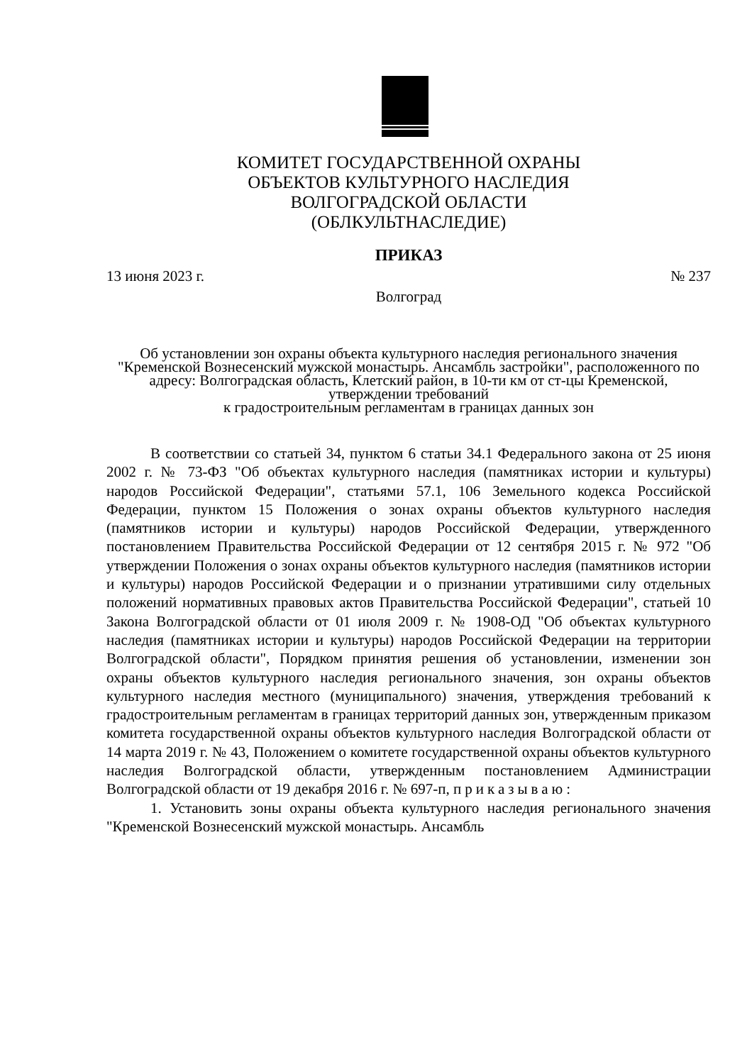КОМИТЕТ ГОСУДАРСТВЕННОЙ ОХРАНЫ
ОБЪЕКТОВ КУЛЬТУРНОГО НАСЛЕДИЯ
ВОЛГОГРАДСКОЙ ОБЛАСТИ
(ОБЛКУЛЬТНАСЛЕДИЕ)
ПРИКАЗ
13 июня 2023 г. № 237
Волгоград
Об установлении зон охраны объекта культурного наследия регионального значения "Кременской Вознесенский мужской монастырь. Ансамбль застройки", расположенного по адресу: Волгоградская область, Клетский район, в 10-ти км от ст-цы Кременской, утверждении требований
к градостроительным регламентам в границах данных зон
В соответствии со статьей 34, пунктом 6 статьи 34.1 Федерального закона от 25 июня 2002 г. № 73-ФЗ "Об объектах культурного наследия (памятниках истории и культуры) народов Российской Федерации", статьями 57.1, 106 Земельного кодекса Российской Федерации, пунктом 15 Положения о зонах охраны объектов культурного наследия (памятников истории и культуры) народов Российской Федерации, утвержденного постановлением Правительства Российской Федерации от 12 сентября 2015 г. № 972 "Об утверждении Положения о зонах охраны объектов культурного наследия (памятников истории и культуры) народов Российской Федерации и о признании утратившими силу отдельных положений нормативных правовых актов Правительства Российской Федерации", статьей 10 Закона Волгоградской области от 01 июля 2009 г. № 1908-ОД "Об объектах культурного наследия (памятниках истории и культуры) народов Российской Федерации на территории Волгоградской области", Порядком принятия решения об установлении, изменении зон охраны объектов культурного наследия регионального значения, зон охраны объектов культурного наследия местного (муниципального) значения, утверждения требований к градостроительным регламентам в границах территорий данных зон, утвержденным приказом комитета государственной охраны объектов культурного наследия Волгоградской области от 14 марта 2019 г. № 43, Положением о комитете государственной охраны объектов культурного наследия Волгоградской области, утвержденным постановлением Администрации Волгоградской области от 19 декабря 2016 г. № 697-п, приказываю:
1. Установить зоны охраны объекта культурного наследия регионального значения "Кременской Вознесенский мужской монастырь. Ансамбль